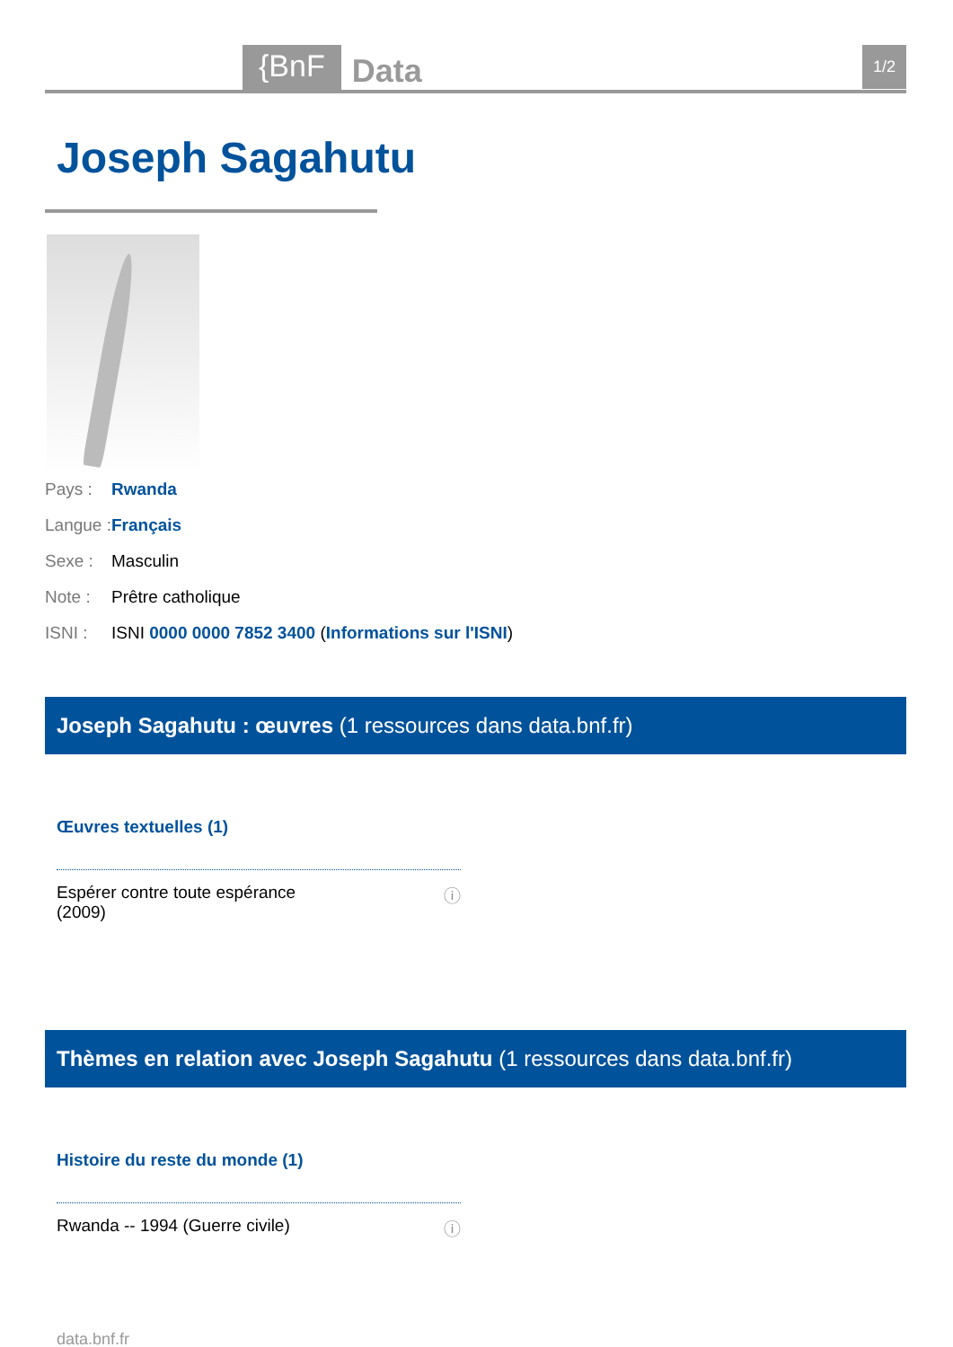{BnF Data 1/2
Joseph Sagahutu
Pays : Rwanda
Langue : Français
Sexe : Masculin
Note : Prêtre catholique
ISNI : ISNI 0000 0000 7852 3400 (Informations sur l'ISNI)
Joseph Sagahutu : œuvres (1 ressources dans data.bnf.fr)
Œuvres textuelles (1)
Espérer contre toute espérance
(2009) ⓘ
Thèmes en relation avec Joseph Sagahutu (1 ressources dans data.bnf.fr)
Histoire du reste du monde (1)
Rwanda -- 1994 (Guerre civile) ⓘ
data.bnf.fr